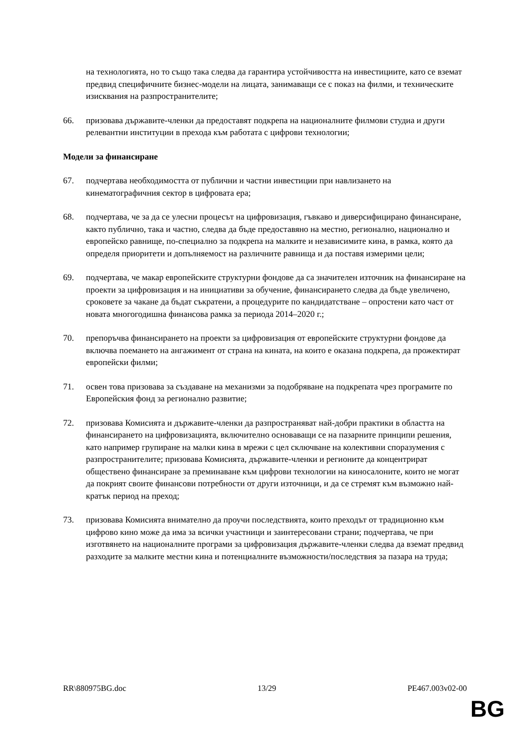на технологията, но то също така следва да гарантира устойчивостта на инвестициите, като се вземат предвид специфичните бизнес-модели на лицата, занимаващи се с показ на филми, и техническите изисквания на разпространителите;
66. призовава държавите-членки да предоставят подкрепа на националните филмови студиа и други релевантни институции в прехода към работата с цифрови технологии;
Модели за финансиране
67. подчертава необходимостта от публични и частни инвестиции при навлизането на кинематографичния сектор в цифровата ера;
68. подчертава, че за да се улесни процесът на цифровизация, гъвкаво и диверсифицирано финансиране, както публично, така и частно, следва да бъде предоставяно на местно, регионално, национално и европейско равнище, по-специално за подкрепа на малките и независимите кина, в рамка, която да определя приоритети и допълняемост на различните равнища и да поставя измерими цели;
69. подчертава, че макар европейските структурни фондове да са значителен източник на финансиране на проекти за цифровизация и на инициативи за обучение, финансирането следва да бъде увеличено, сроковете за чакане да бъдат съкратени, а процедурите по кандидатстване – опростени като част от новата многогодишна финансова рамка за периода 2014–2020 г.;
70. препоръчва финансирането на проекти за цифровизация от европейските структурни фондове да включва поемането на ангажимент от страна на кината, на които е оказана подкрепа, да прожектират европейски филми;
71. освен това призовава за създаване на механизми за подобряване на подкрепата чрез програмите по Европейския фонд за регионално развитие;
72. призовава Комисията и държавите-членки да разпространяват най-добри практики в областта на финансирането на цифровизацията, включително основаващи се на пазарните принципи решения, като например групиране на малки кина в мрежи с цел сключване на колективни споразумения с разпространителите; призовава Комисията, държавите-членки и регионите да концентрират обществено финансиране за преминаване към цифрови технологии на киносалоните, които не могат да покрият своите финансови потребности от други източници, и да се стремят към възможно най-кратък период на преход;
73. призовава Комисията внимателно да проучи последствията, които преходът от традиционно към цифрово кино може да има за всички участници и заинтересовани страни; подчертава, че при изготвянето на националните програми за цифровизация държавите-членки следва да вземат предвид разходите за малките местни кина и потенциалните възможности/последствия за пазара на труда;
RR\880975BG.doc 13/29 PE467.003v02-00
BG